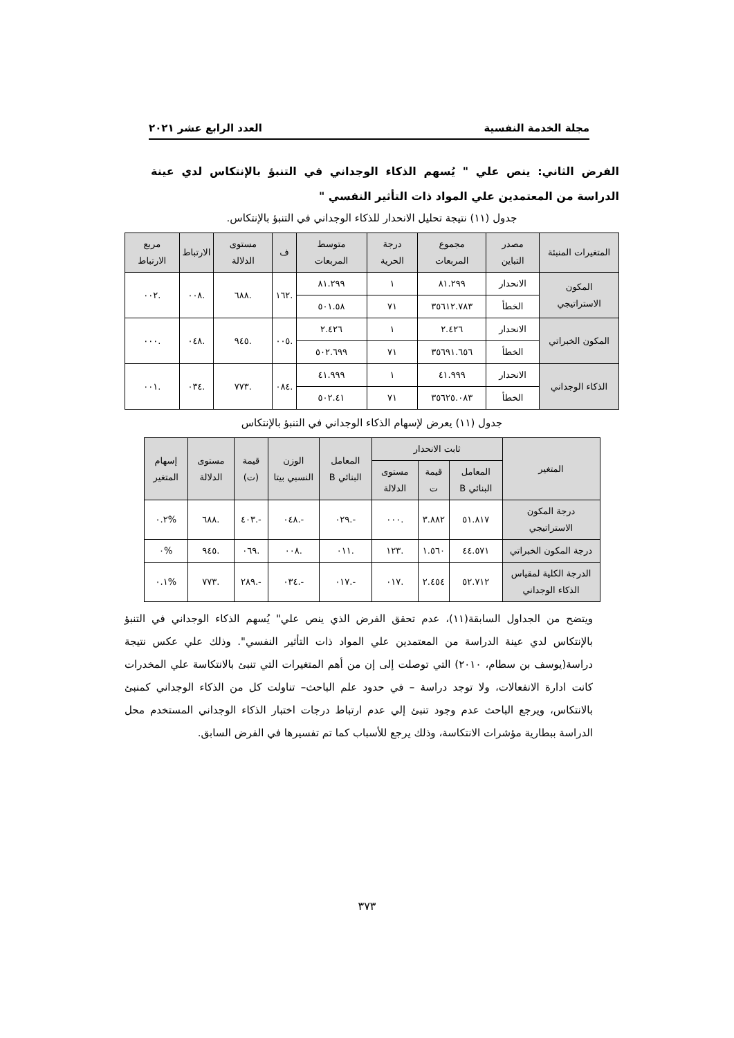مجلة الخدمة النفسية العدد الرابع عشر ٢٠٢١
الفرض الثاني: ينص علي " يُسهم الذكاء الوجداني في التنبؤ بالإنتكاس لدي عينة الدراسة من المعتمدين علي المواد ذات التأثير النفسي "
جدول (١١) نتيجة تحليل الانحدار للذكاء الوجداني في التنبؤ بالإنتكاس.
| المتغيرات المنبئة | مصدر التباين | مجموع المربعات | درجة الحرية | متوسط المربعات | ف | مستوى الدلالة | الارتباط | مربع الارتباط |
| --- | --- | --- | --- | --- | --- | --- | --- | --- |
| المكون الاستراتيجي | الانحدار | ٨١.٢٩٩ | ١ | ٨١.٢٩٩ | .١٦٢ | .٦٨٨ | .٠٠٨ | .٠٠٢ |
| | الخطأ | ٣٥٦١٢.٧٨٣ | ٧١ | ٥٠١.٥٨ | | | | |
| المكون الخبراتي | الانحدار | ٢.٤٢٦ | ١ | ٢.٤٢٦ | .٠٠٥ | .٩٤٥ | .٠٤٨ | .٠٠٠ |
| | الخطأ | ٣٥٦٩١.٦٥٦ | ٧١ | ٥٠٢.٦٩٩ | | | | |
| الذكاء الوجداني | الانحدار | ٤١.٩٩٩ | ١ | ٤١.٩٩٩ | .٠٨٤ | .٧٧٣ | .٠٣٤ | .٠٠١ |
| | الخطأ | ٣٥٦٢٥.٠٨٣ | ٧١ | ٥٠٢.٤١ | | | | |
جدول (١١) يعرض لإسهام الذكاء الوجداني في التنبؤ بالإنتكاس
| المتغير | ثابت الانحدار | | | المعامل البنائي B | الوزن النسبي بيتا | قيمة (ت) | مستوى الدلالة | إسهام المتغير |
| --- | --- | --- | --- | --- | --- | --- | --- | --- |
| | المعامل البنائي B | قيمة ت | مستوى الدلالة | | | | | |
| درجة المكون الاستراتيجي | ٥١.٨١٧ | ٣.٨٨٢ | .٠٠٠ | -.٠٢٩ | -.٠٤٨ | -.٤٠٣ | .٦٨٨ | %٠.٢ |
| درجة المكون الخبراتي | ٤٤.٥٧١ | ١.٥٦٠ | .١٢٣ | .٠١١ | .٠٠٨ | .٠٦٩ | .٩٤٥ | %٠ |
| الدرجة الكلية لمقياس الذكاء الوجداني | ٥٢.٧١٢ | ٢.٤٥٤ | .٠١٧ | -.٠١٧ | -.٠٣٤ | -.٢٨٩ | .٧٧٣ | %٠.١ |
ويتضح من الجداول السابقة(١١)، عدم تحقق الفرض الذي ينص علي" يُسهم الذكاء الوجداني في التنبؤ بالإنتكاس لدي عينة الدراسة من المعتمدين علي المواد ذات التأثير النفسي". وذلك علي عكس نتيجة دراسة(يوسف بن سطام، ٢٠١٠) التي توصلت إلى إن من أهم المتغيرات التي تنبئ بالانتكاسة علي المخدرات كانت ادارة الانفعالات، ولا توجد دراسة – في حدود علم الباحث– تناولت كل من الذكاء الوجداني كمنبئ بالانتكاس، ويرجع الباحث عدم وجود تنبئ إلي عدم ارتباط درجات اختبار الذكاء الوجداني المستخدم محل الدراسة ببطارية مؤشرات الانتكاسة، وذلك يرجع للأسباب كما تم تفسيرها في الفرض السابق.
٣٧٣